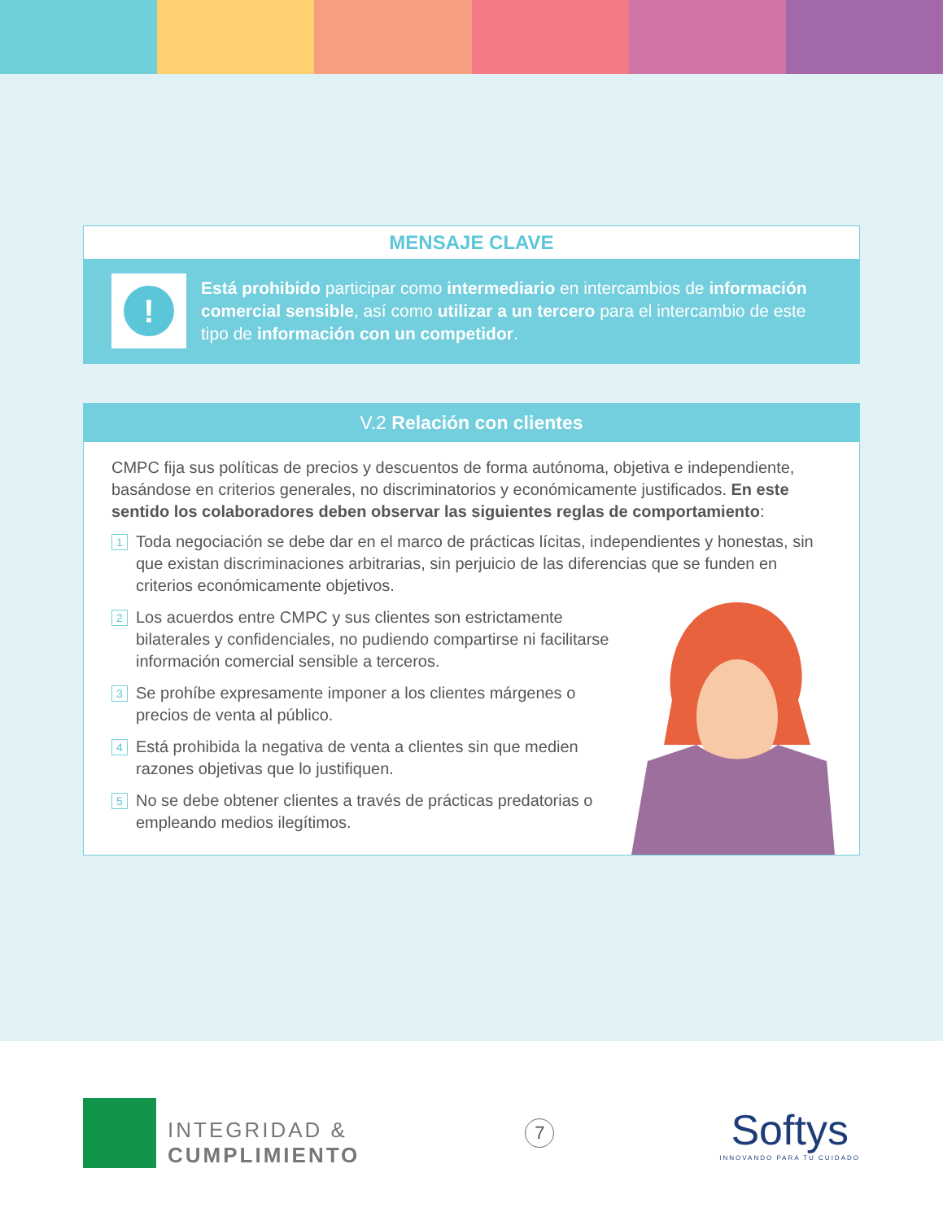MENSAJE CLAVE
!
Está prohibido participar como intermediario en intercambios de información comercial sensible, así como utilizar a un tercero para el intercambio de este tipo de información con un competidor.
V.2 Relación con clientes
CMPC fija sus políticas de precios y descuentos de forma autónoma, objetiva e independiente, basándose en criterios generales, no discriminatorios y económicamente justificados. En este sentido los colaboradores deben observar las siguientes reglas de comportamiento:
1 Toda negociación se debe dar en el marco de prácticas lícitas, independientes y honestas, sin que existan discriminaciones arbitrarias, sin perjuicio de las diferencias que se funden en criterios económicamente objetivos.
2 Los acuerdos entre CMPC y sus clientes son estrictamente bilaterales y confidenciales, no pudiendo compartirse ni facilitarse información comercial sensible a terceros.
3 Se prohíbe expresamente imponer a los clientes márgenes o precios de venta al público.
4 Está prohibida la negativa de venta a clientes sin que medien razones objetivas que lo justifiquen.
5 No se debe obtener clientes a través de prácticas predatorias o empleando medios ilegítimos.
INTEGRIDAD &
CUMPLIMIENTO
7
Softys
INNOVANDO PARA TU CUIDADO